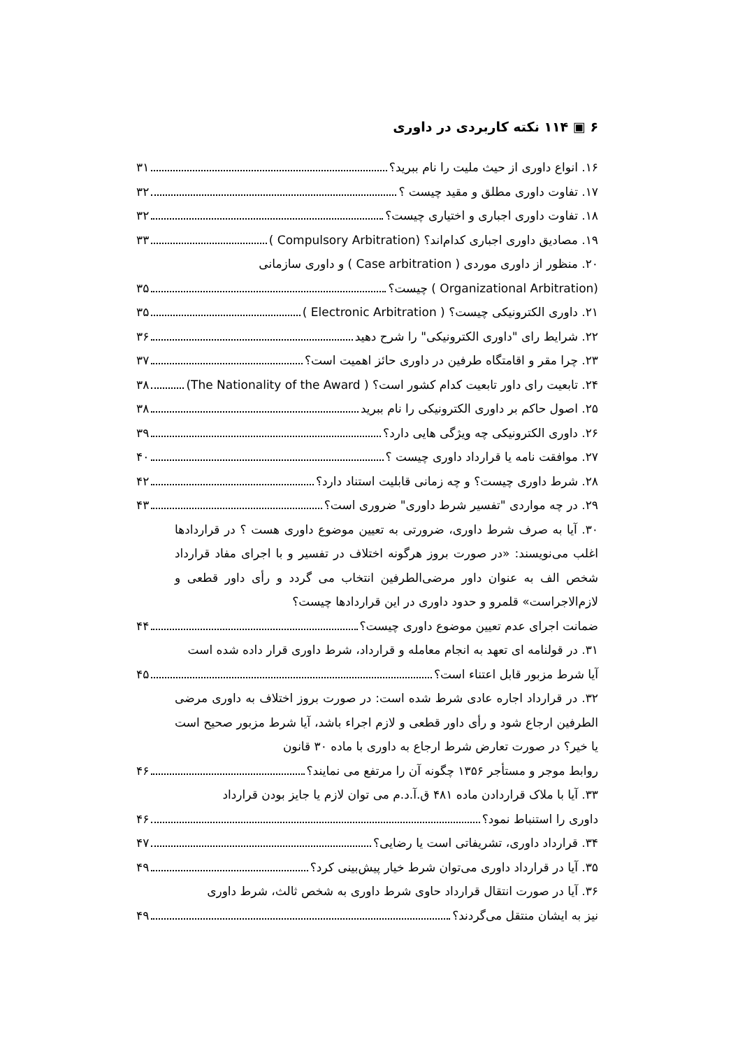۶ ▣ ۱۱۴ نکته کاربردی در داوری
۱۶. انواع داوری از حیث ملیت را نام ببرید؟ ۳۱
۱۷. تفاوت داوری مطلق و مقید چیست ؟ ۳۲
۱۸. تفاوت داوری اجباری و اختیاری چیست؟ ۳۲
۱۹. مصادیق داوری اجباری کدام‌اند؟ (Compulsory Arbitration ) ۳۳
۲۰. منظور از داوری موردی ( Case arbitration ) و داوری سازمانی
(Organizational Arbitration ) چیست؟ ۳۵
۲۱. داوری الکترونیکی چیست؟ ( Electronic Arbitration ) ۳۵
۲۲. شرایط رای "داوری الکترونیکی" را شرح دهید ۳۶
۲۳. چرا مقر و اقامتگاه طرفین در داوری حائز اهمیت است؟ ۳۷
۲۴. تابعیت رای داور تابعیت کدام کشور است؟ ( The Nationality of the Award) ۳۸
۲۵. اصول حاکم بر داوری الکترونیکی را نام ببرید ۳۸
۲۶. داوری الکترونیکی چه ویژگی هایی دارد؟ ۳۹
۲۷. موافقت نامه یا قرارداد داوری چیست ؟ ۴۰
۲۸. شرط داوری چیست؟ و چه زمانی قابلیت استناد دارد؟ ۴۲
۲۹. در چه مواردی "تفسیر شرط داوری" ضروری است؟ ۴۳
۳۰. آیا به صرف شرط داوری، ضرورتی به تعیین موضوع داوری هست ؟ در قراردادها اغلب می‌نویسند: «در صورت بروز هرگونه اختلاف در تفسیر و با اجرای مفاد قرارداد شخص الف به عنوان داور مرضی‌الطرفین انتخاب می گردد و رأی داور قطعی و لازم‌الاجراست» قلمرو و حدود داوری در این قراردادها چیست؟
ضمانت اجرای عدم تعیین موضوع داوری چیست؟ ۴۴
۳۱. در قولنامه ای تعهد به انجام معامله و قرارداد، شرط داوری قرار داده شده است
آیا شرط مزبور قابل اعتناء است؟ ۴۵
۳۲. در قرارداد اجاره عادی شرط شده است: در صورت بروز اختلاف به داوری مرضی الطرفین ارجاع شود و رأی داور قطعی و لازم اجراء باشد، آیا شرط مزبور صحیح است یا خیر؟ در صورت تعارض شرط ارجاع به داوری با ماده ۳۰ قانون
روابط موجر و مستأجر ۱۳۵۶ چگونه آن را مرتفع می نمایند؟ ۴۶
۳۳. آیا با ملاک قراردادن ماده ۴۸۱ ق.آ.د.م می توان لازم یا جایز بودن قرارداد
داوری را استنباط نمود؟ ۴۶
۳۴. قرارداد داوری، تشریفاتی است یا رضایی؟ ۴۷
۳۵. آیا در قرارداد داوری می‌توان شرط خیار پیش‌بینی کرد؟ ۴۹
۳۶. آیا در صورت انتقال قرارداد حاوی شرط داوری به شخص ثالث، شرط داوری
نیز به ایشان منتقل می‌گردند؟ ۴۹